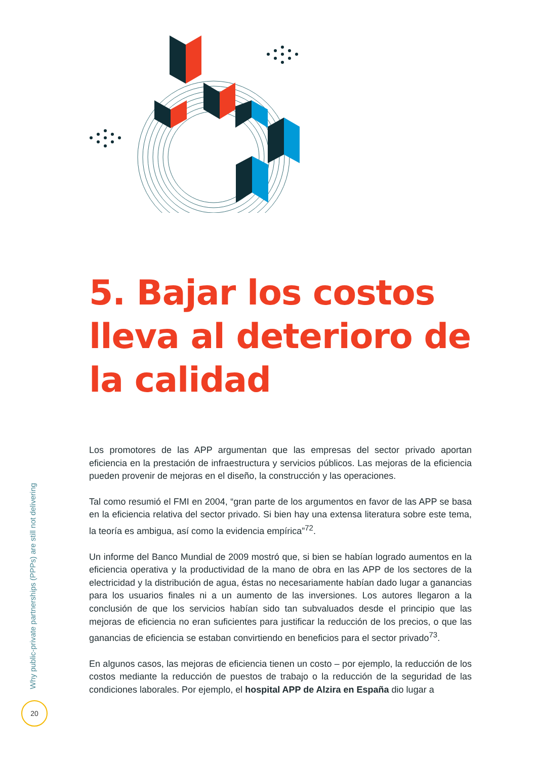5. Bajar los costos lleva al deterioro de la calidad
Los promotores de las APP argumentan que las empresas del sector privado aportan eficiencia en la prestación de infraestructura y servicios públicos. Las mejoras de la eficiencia pueden provenir de mejoras en el diseño, la construcción y las operaciones.
Tal como resumió el FMI en 2004, “gran parte de los argumentos en favor de las APP se basa en la eficiencia relativa del sector privado. Si bien hay una extensa literatura sobre este tema, la teoría es ambigua, así como la evidencia empírica”<sup>72</sup>.
Un informe del Banco Mundial de 2009 mostró que, si bien se habían logrado aumentos en la eficiencia operativa y la productividad de la mano de obra en las APP de los sectores de la electricidad y la distribución de agua, éstas no necesariamente habían dado lugar a ganancias para los usuarios finales ni a un aumento de las inversiones. Los autores llegaron a la conclusión de que los servicios habían sido tan subvaluados desde el principio que las mejoras de eficiencia no eran suficientes para justificar la reducción de los precios, o que las ganancias de eficiencia se estaban convirtiendo en beneficios para el sector privado<sup>73</sup>.
En algunos casos, las mejoras de eficiencia tienen un costo – por ejemplo, la reducción de los costos mediante la reducción de puestos de trabajo o la reducción de la seguridad de las condiciones laborales. Por ejemplo, el hospital APP de Alzira en España dio lugar a
Why public-private partnerships (PPPs) are still not delivering
20